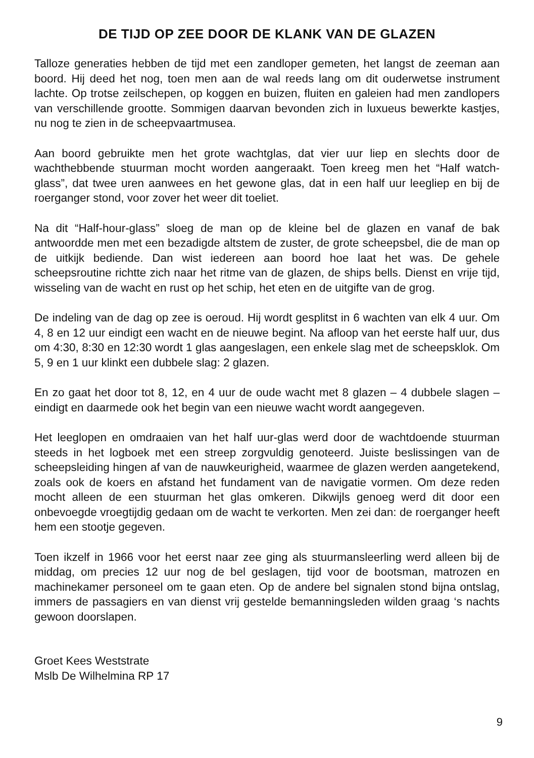DE TIJD OP ZEE DOOR DE KLANK VAN DE GLAZEN
Talloze generaties hebben de tijd met een zandloper gemeten, het langst de zeeman aan boord. Hij deed het nog, toen men aan de wal reeds lang om dit ouderwetse instrument lachte. Op trotse zeilschepen, op koggen en buizen, fluiten en galeien had men zandlopers van verschillende grootte. Sommigen daarvan bevonden zich in luxueus bewerkte kastjes, nu nog te zien in de scheepvaartmusea.
Aan boord gebruikte men het grote wachtglas, dat vier uur liep en slechts door de wachthebbende stuurman mocht worden aangeraakt. Toen kreeg men het “Half watch-glass”, dat twee uren aanwees en het gewone glas, dat in een half uur leegliep en bij de roerganger stond, voor zover het weer dit toeliet.
Na dit “Half-hour-glass” sloeg de man op de kleine bel de glazen en vanaf de bak antwoordde men met een bezadigde altstem de zuster, de grote scheepsbel, die de man op de uitkijk bediende. Dan wist iedereen aan boord hoe laat het was. De gehele scheepsroutine richtte zich naar het ritme van de glazen, de ships bells. Dienst en vrije tijd, wisseling van de wacht en rust op het schip, het eten en de uitgifte van de grog.
De indeling van de dag op zee is oeroud. Hij wordt gesplitst in 6 wachten van elk 4 uur. Om 4, 8 en 12 uur eindigt een wacht en de nieuwe begint. Na afloop van het eerste half uur, dus om 4:30, 8:30 en 12:30 wordt 1 glas aangeslagen, een enkele slag met de scheepsklok. Om 5, 9 en 1 uur klinkt een dubbele slag: 2 glazen.
En zo gaat het door tot 8, 12, en 4 uur de oude wacht met 8 glazen – 4 dubbele slagen – eindigt en daarmede ook het begin van een nieuwe wacht wordt aangegeven.
Het leeglopen en omdraaien van het half uur-glas werd door de wachtdoende stuurman steeds in het logboek met een streep zorgvuldig genoteerd. Juiste beslissingen van de scheepsleiding hingen af van de nauwkeurigheid, waarmee de glazen werden aangetekend, zoals ook de koers en afstand het fundament van de navigatie vormen. Om deze reden mocht alleen de een stuurman het glas omkeren. Dikwijls genoeg werd dit door een onbevoegde vroegtijdig gedaan om de wacht te verkorten. Men zei dan: de roerganger heeft hem een stootje gegeven.
Toen ikzelf in 1966 voor het eerst naar zee ging als stuurmansleerling werd alleen bij de middag, om precies 12 uur nog de bel geslagen, tijd voor de bootsman, matrozen en machinekamer personeel om te gaan eten. Op de andere bel signalen stond bijna ontslag, immers de passagiers en van dienst vrij gestelde bemanningsleden wilden graag ‘s nachts gewoon doorslapen.
Groet Kees Weststrate
Mslb De Wilhelmina RP 17
9